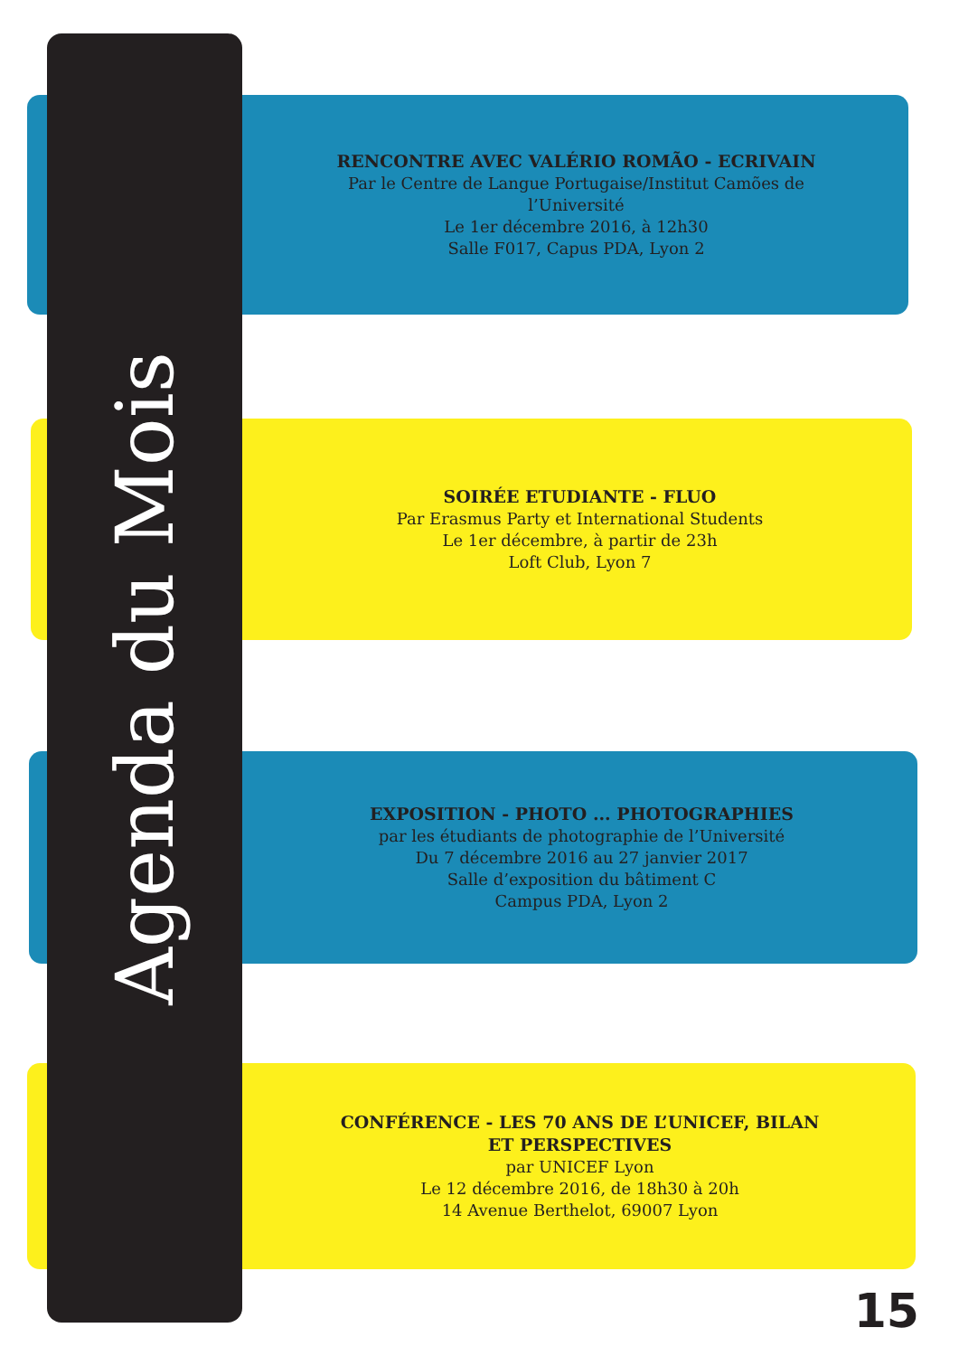RENCONTRE AVEC VALÉRIO ROMÃO - ECRIVAIN
Par le Centre de Langue Portugaise/Institut Camões de l’Université
Le 1er décembre 2016, à 12h30
Salle F017, Capus PDA, Lyon 2
SOIRÉE ETUDIANTE - FLUO
Par Erasmus Party et International Students
Le 1er décembre, à partir de 23h
Loft Club, Lyon 7
EXPOSITION - PHOTO ... PHOTOGRAPHIES
par les étudiants de photographie de l’Université
Du 7 décembre 2016 au 27 janvier 2017
Salle d’exposition du bâtiment C
Campus PDA, Lyon 2
CONFÉRENCE - LES 70 ANS DE L’UNICEF, BILAN ET PERSPECTIVES
par UNICEF Lyon
Le 12 décembre 2016, de 18h30 à 20h
14 Avenue Berthelot, 69007 Lyon
Agenda du Mois
15